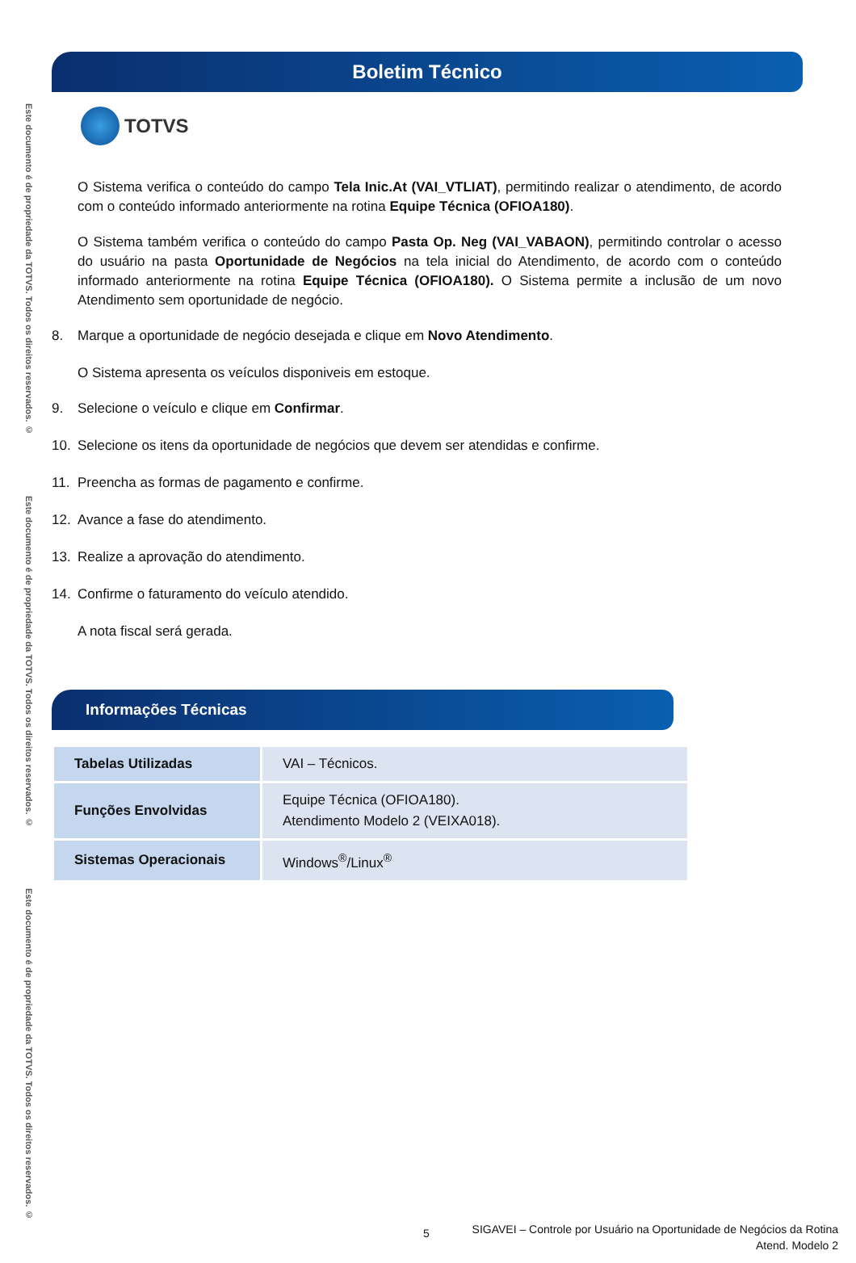Este documento é de propriedade da TOTVS. Todos os direitos reservados. ©
Este documento é de propriedade da TOTVS. Todos os direitos reservados. ©
Este documento é de propriedade da TOTVS. Todos os direitos reservados. ©
Boletim Técnico
TOTVS
O Sistema verifica o conteúdo do campo Tela Inic.At (VAI_VTLIAT), permitindo realizar o atendimento, de acordo com o conteúdo informado anteriormente na rotina Equipe Técnica (OFIOA180).
O Sistema também verifica o conteúdo do campo Pasta Op. Neg (VAI_VABAON), permitindo controlar o acesso do usuário na pasta Oportunidade de Negócios na tela inicial do Atendimento, de acordo com o conteúdo informado anteriormente na rotina Equipe Técnica (OFIOA180). O Sistema permite a inclusão de um novo Atendimento sem oportunidade de negócio.
8. Marque a oportunidade de negócio desejada e clique em Novo Atendimento.
O Sistema apresenta os veículos disponiveis em estoque.
9. Selecione o veículo e clique em Confirmar.
10. Selecione os itens da oportunidade de negócios que devem ser atendidas e confirme.
11. Preencha as formas de pagamento e confirme.
12. Avance a fase do atendimento.
13. Realize a aprovação do atendimento.
14. Confirme o faturamento do veículo atendido.
A nota fiscal será gerada.
Informações Técnicas
| Tabelas Utilizadas | VAI – Técnicos. |
| Funções Envolvidas | Equipe Técnica (OFIOA180). Atendimento Modelo 2 (VEIXA018). |
| Sistemas Operacionais | Windows<sup>®</sup>/Linux<sup>®</sup> |
5
SIGAVEI – Controle por Usuário na Oportunidade de Negócios da Rotina
Atend. Modelo 2